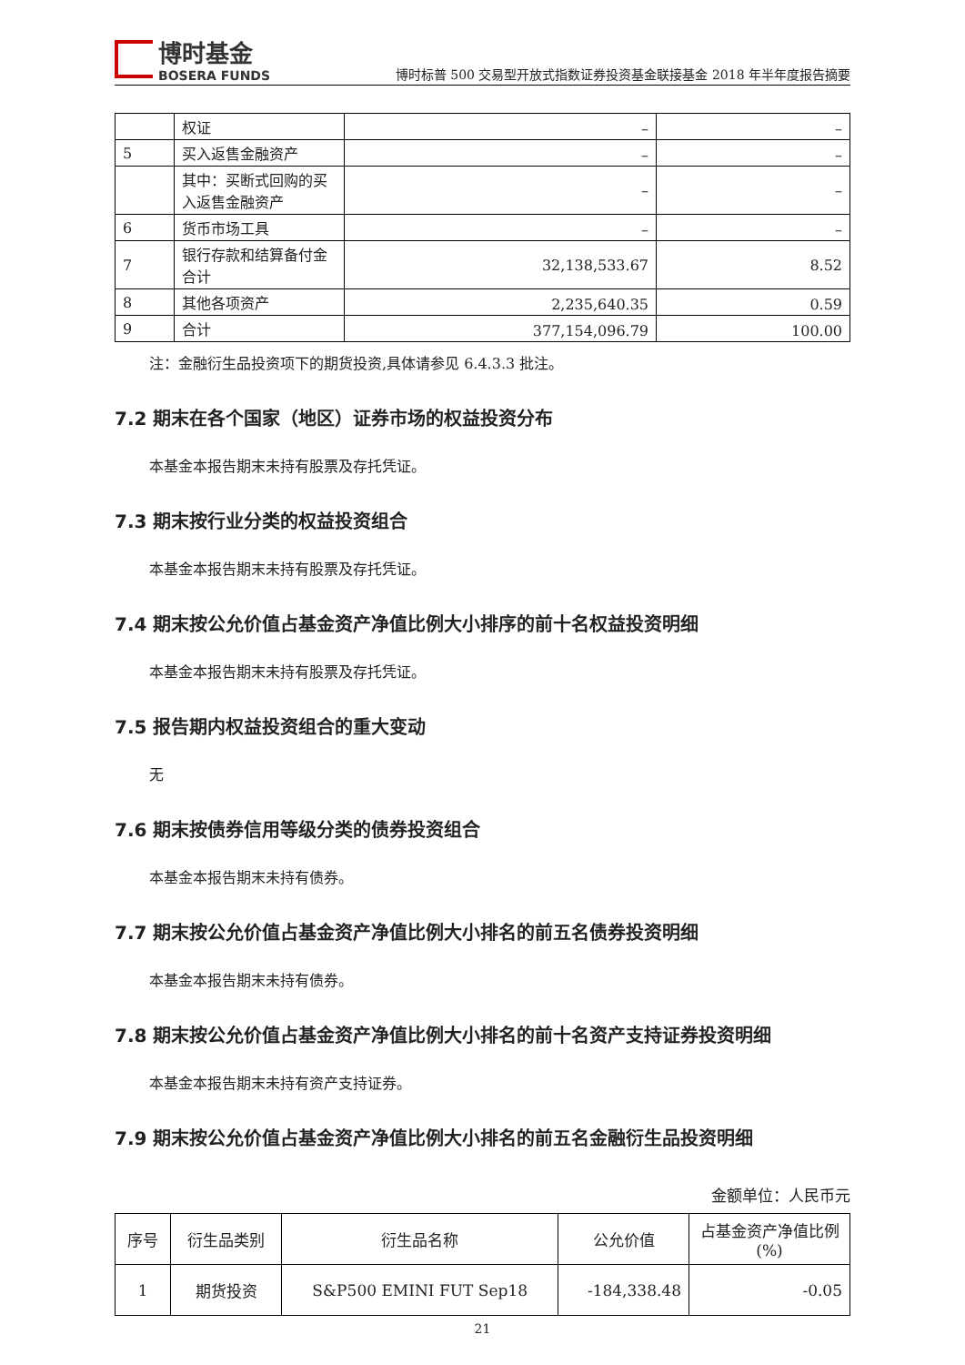博时基金
BOSERA FUNDS
博时标普 500 交易型开放式指数证券投资基金联接基金 2018 年半年度报告摘要
| | 权证 | – | – |
| 5 | 买入返售金融资产 | – | – |
| | 其中：买断式回购的买入返售金融资产 | – | – |
| 6 | 货币市场工具 | – | – |
| 7 | 银行存款和结算备付金合计 | 32,138,533.67 | 8.52 |
| 8 | 其他各项资产 | 2,235,640.35 | 0.59 |
| 9 | 合计 | 377,154,096.79 | 100.00 |
注：金融衍生品投资项下的期货投资,具体请参见 6.4.3.3 批注。
7.2 期末在各个国家（地区）证券市场的权益投资分布
本基金本报告期末未持有股票及存托凭证。
7.3 期末按行业分类的权益投资组合
本基金本报告期末未持有股票及存托凭证。
7.4 期末按公允价值占基金资产净值比例大小排序的前十名权益投资明细
本基金本报告期末未持有股票及存托凭证。
7.5 报告期内权益投资组合的重大变动
无
7.6 期末按债券信用等级分类的债券投资组合
本基金本报告期末未持有债券。
7.7 期末按公允价值占基金资产净值比例大小排名的前五名债券投资明细
本基金本报告期末未持有债券。
7.8 期末按公允价值占基金资产净值比例大小排名的前十名资产支持证券投资明细
本基金本报告期末未持有资产支持证券。
7.9 期末按公允价值占基金资产净值比例大小排名的前五名金融衍生品投资明细
金额单位：人民币元
| 序号 | 衍生品类别 | 衍生品名称 | 公允价值 | 占基金资产净值比例(%) |
| --- | --- | --- | --- | --- |
| 1 | 期货投资 | S&P500 EMINI FUT Sep18 | -184,338.48 | -0.05 |
21